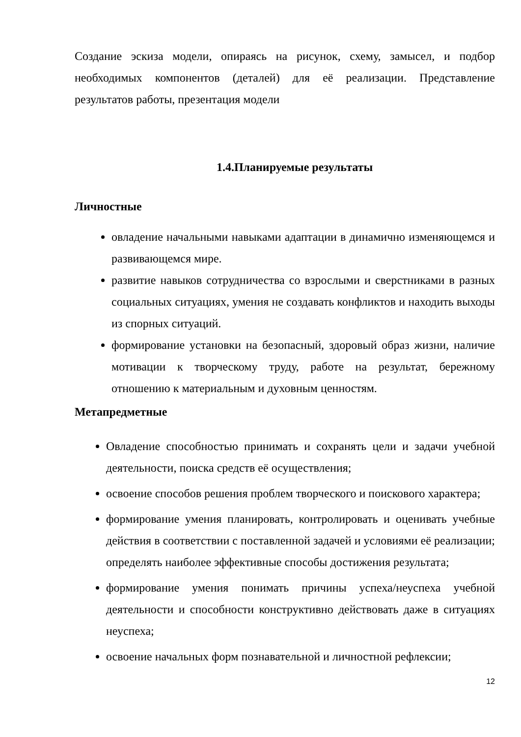Создание эскиза модели, опираясь на рисунок, схему, замысел, и подбор необходимых компонентов (деталей) для её реализации. Представление результатов работы, презентация модели
1.4.Планируемые результаты
Личностные
овладение начальными навыками адаптации в динамично изменяющемся и развивающемся мире.
развитие навыков сотрудничества со взрослыми и сверстниками в разных социальных ситуациях, умения не создавать конфликтов и находить выходы из спорных ситуаций.
формирование установки на безопасный, здоровый образ жизни, наличие мотивации к творческому труду, работе на результат, бережному отношению к материальным и духовным ценностям.
Метапредметные
Овладение способностью принимать и сохранять цели и задачи учебной деятельности, поиска средств её осуществления;
освоение способов решения проблем творческого и поискового характера;
формирование умения планировать, контролировать и оценивать учебные действия в соответствии с поставленной задачей и условиями её реализации; определять наиболее эффективные способы достижения результата;
формирование умения понимать причины успеха/неуспеха учебной деятельности и способности конструктивно действовать даже в ситуациях неуспеха;
освоение начальных форм познавательной и личностной рефлексии;
12